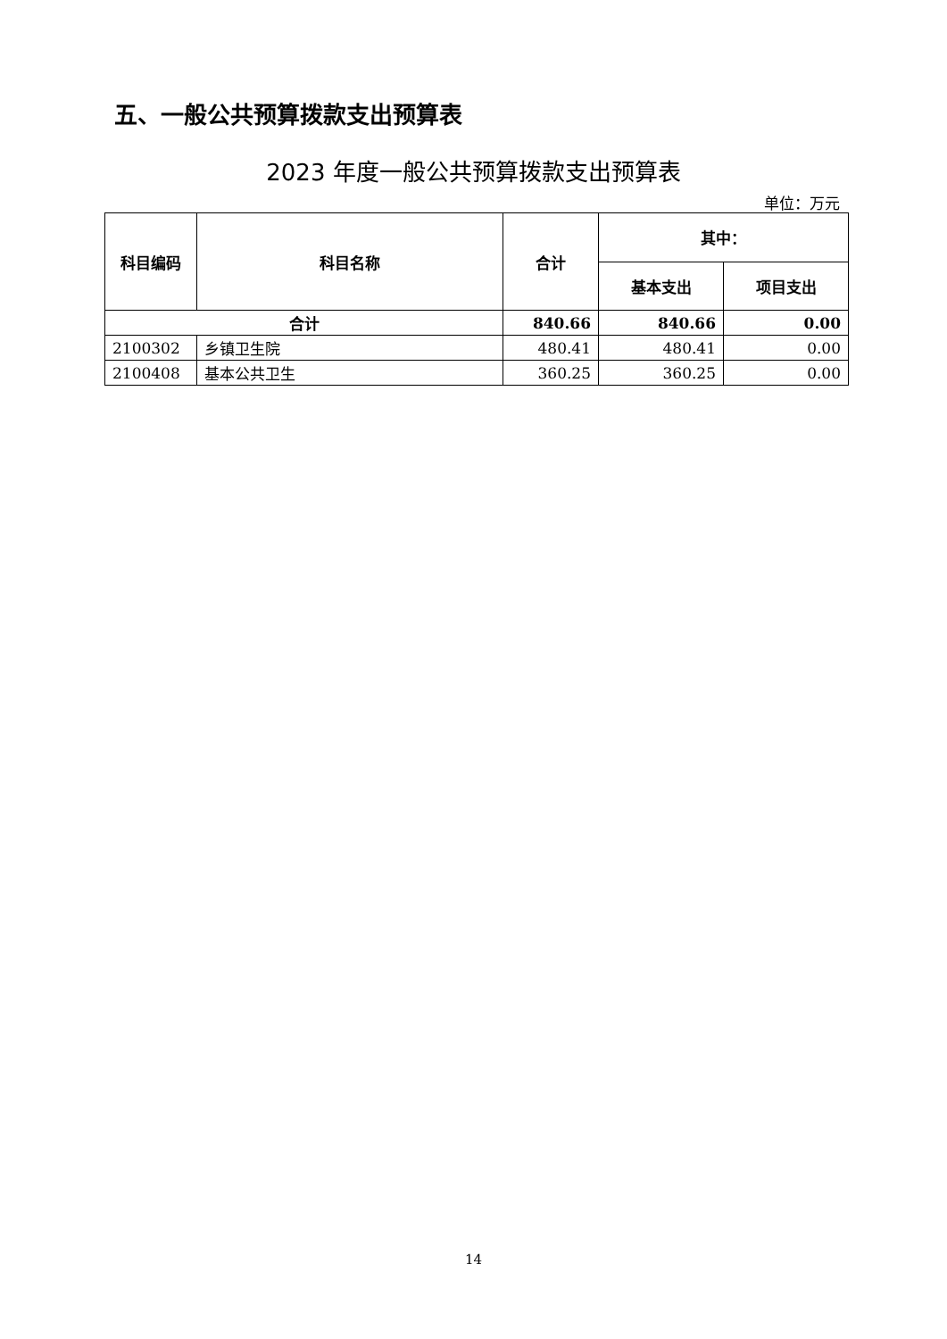五、一般公共预算拨款支出预算表
2023 年度一般公共预算拨款支出预算表
单位：万元
| 科目编码 | 科目名称 | 合计 | 其中： | |
| --- | --- | --- | --- | --- |
| | | | 基本支出 | 项目支出 |
| 合计 | | 840.66 | 840.66 | 0.00 |
| 2100302 | 乡镇卫生院 | 480.41 | 480.41 | 0.00 |
| 2100408 | 基本公共卫生 | 360.25 | 360.25 | 0.00 |
14